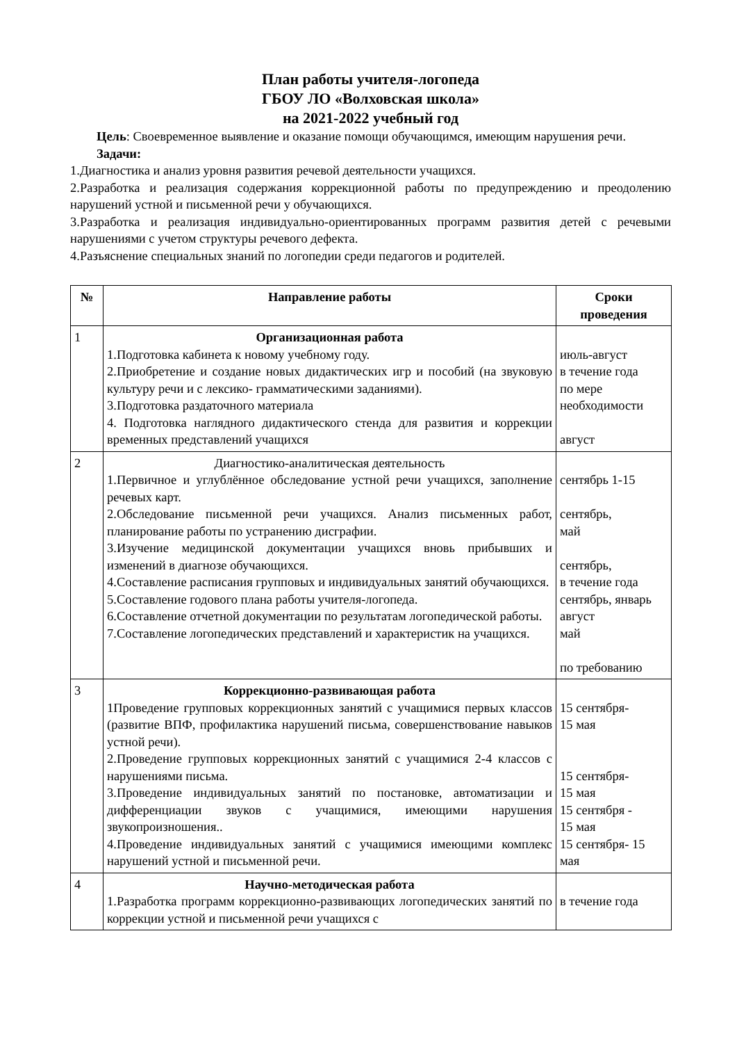План работы учителя-логопеда
ГБОУ ЛО «Волховская школа»
на 2021-2022 учебный год
Цель: Своевременное выявление и оказание помощи обучающимся, имеющим нарушения речи.
Задачи:
1.Диагностика и анализ уровня развития речевой деятельности учащихся.
2.Разработка и реализация содержания коррекционной работы по предупреждению и преодолению нарушений устной и письменной речи у обучающихся.
3.Разработка и реализация индивидуально-ориентированных программ развития детей с речевыми нарушениями с учетом структуры речевого дефекта.
4.Разъяснение специальных знаний по логопедии среди педагогов и родителей.
| № | Направление работы | Сроки проведения |
| --- | --- | --- |
| 1 | Организационная работа 1.Подготовка кабинета к новому учебному году. 2.Приобретение и создание новых дидактических игр и пособий (на звуковую культуру речи и с лексико- грамматическими заданиями). 3.Подготовка раздаточного материала 4. Подготовка наглядного дидактического стенда для развития и коррекции временных представлений учащихся | июль-август в течение года по мере необходимости август |
| 2 | Диагностико-аналитическая деятельность 1.Первичное и углублённое обследование устной речи учащихся, заполнение речевых карт. 2.Обследование письменной речи учащихся. Анализ письменных работ, планирование работы по устранению дисграфии. 3.Изучение медицинской документации учащихся вновь прибывших и изменений в диагнозе обучающихся. 4.Составление расписания групповых и индивидуальных занятий обучающихся. 5.Составление годового плана работы учителя-логопеда. 6.Составление отчетной документации по результатам логопедической работы. 7.Составление логопедических представлений и характеристик на учащихся. | сентябрь 1-15 сентябрь, май сентябрь, в течение года сентябрь, январь август май по требованию |
| 3 | Коррекционно-развивающая работа 1Проведение групповых коррекционных занятий с учащимися первых классов (развитие ВПФ, профилактика нарушений письма, совершенствование навыков устной речи). 2.Проведение групповых коррекционных занятий с учащимися 2-4 классов с нарушениями письма. 3.Проведение индивидуальных занятий по постановке, автоматизации и дифференциации звуков с учащимися, имеющими нарушения звукопроизношения.. 4.Проведение индивидуальных занятий с учащимися имеющими комплекс нарушений устной и письменной речи. | 15 сентября- 15 мая 15 сентября- 15 мая 15 сентября - 15 мая 15 сентября- 15 мая |
| 4 | Научно-методическая работа 1.Разработка программ коррекционно-развивающих логопедических занятий по коррекции устной и письменной речи учащихся с | в течение года |